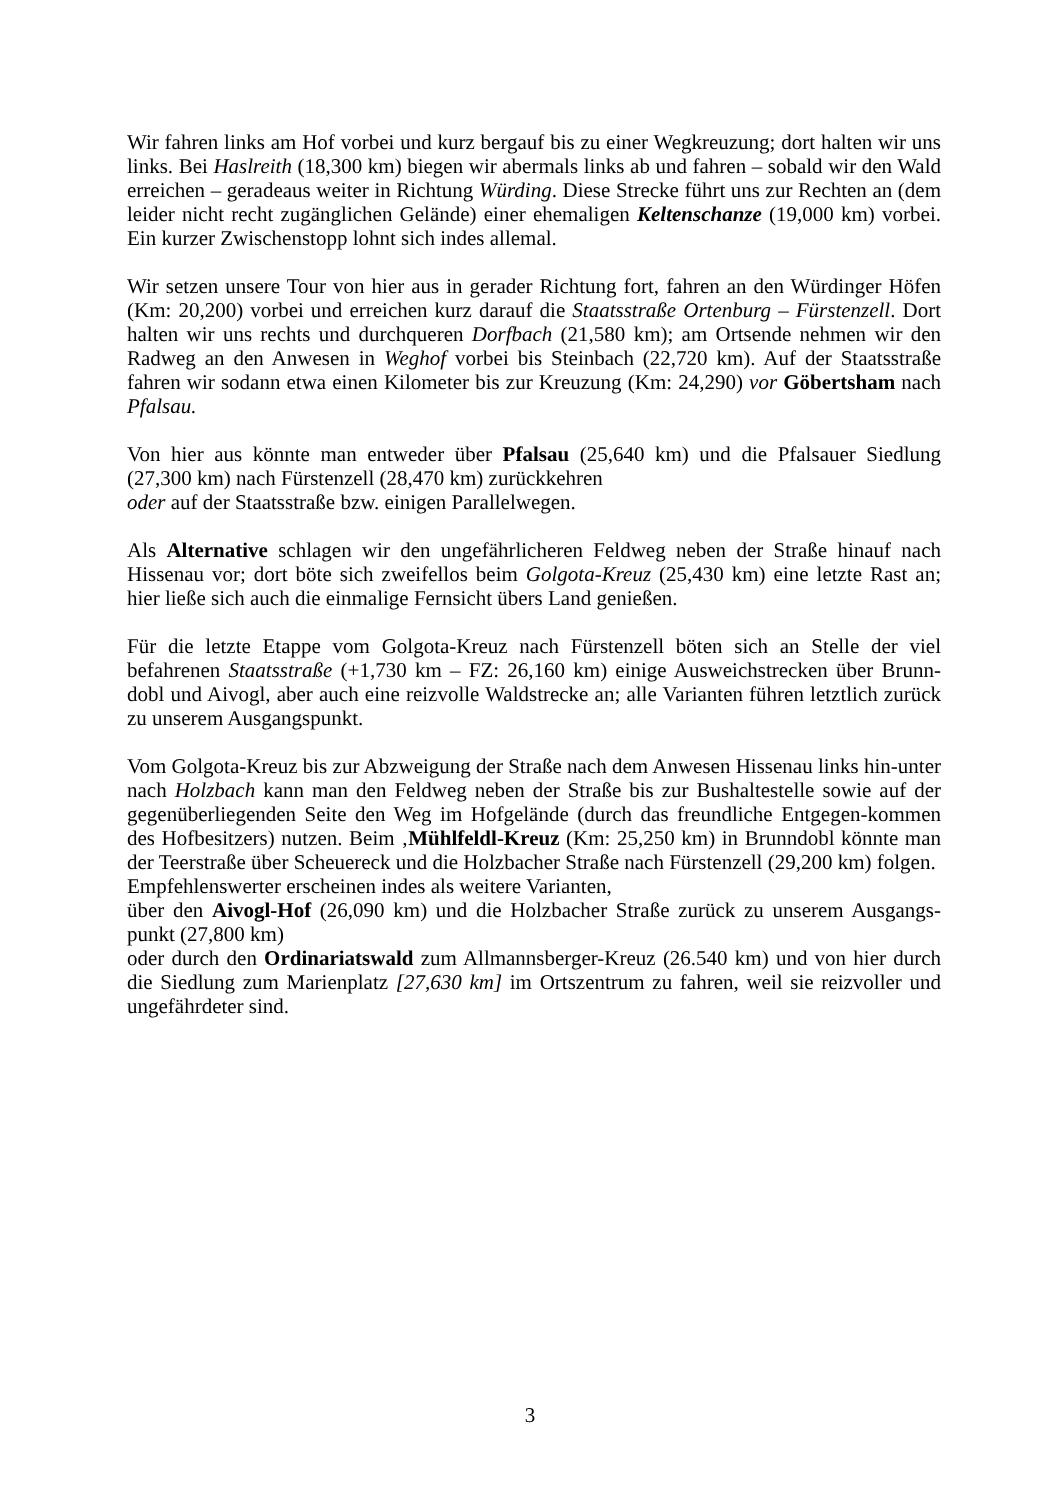Wir fahren links am Hof vorbei und kurz bergauf bis zu einer Wegkreuzung; dort halten wir uns links. Bei Haslreith (18,300 km) biegen wir abermals links ab und fahren – sobald wir den Wald erreichen – geradeaus weiter in Richtung Würding. Diese Strecke führt uns zur Rechten an (dem leider nicht recht zugänglichen Gelände) einer ehemaligen Keltenschanze (19,000 km) vorbei. Ein kurzer Zwischenstopp lohnt sich indes allemal.
Wir setzen unsere Tour von hier aus in gerader Richtung fort, fahren an den Würdinger Höfen (Km: 20,200) vorbei und erreichen kurz darauf die Staatsstraße Ortenburg – Fürstenzell. Dort halten wir uns rechts und durchqueren Dorfbach (21,580 km); am Ortsende nehmen wir den Radweg an den Anwesen in Weghof vorbei bis Steinbach (22,720 km). Auf der Staatsstraße fahren wir sodann etwa einen Kilometer bis zur Kreuzung (Km: 24,290) vor Göbertsham nach Pfalsau.
Von hier aus könnte man entweder über Pfalsau (25,640 km) und die Pfalsauer Siedlung (27,300 km) nach Fürstenzell (28,470 km) zurückkehren
oder auf der Staatsstraße bzw. einigen Parallelwegen.
Als Alternative schlagen wir den ungefährlicheren Feldweg neben der Straße hinauf nach Hissenau vor; dort böte sich zweifellos beim Golgota-Kreuz (25,430 km) eine letzte Rast an; hier ließe sich auch die einmalige Fernsicht übers Land genießen.
Für die letzte Etappe vom Golgota-Kreuz nach Fürstenzell böten sich an Stelle der viel befahrenen Staatsstraße (+1,730 km – FZ: 26,160 km) einige Ausweichstrecken über Brunn-dobl und Aivogl, aber auch eine reizvolle Waldstrecke an; alle Varianten führen letztlich zurück zu unserem Ausgangspunkt.
Vom Golgota-Kreuz bis zur Abzweigung der Straße nach dem Anwesen Hissenau links hin-unter nach Holzbach kann man den Feldweg neben der Straße bis zur Bushaltestelle sowie auf der gegenüberliegenden Seite den Weg im Hofgelände (durch das freundliche Entgegen-kommen des Hofbesitzers) nutzen. Beim ‚Mühlfeldl-Kreuz (Km: 25,250 km) in Brunndobl könnte man der Teerstraße über Scheuereck und die Holzbacher Straße nach Fürstenzell (29,200 km) folgen.
Empfehlenswerter erscheinen indes als weitere Varianten,
über den Aivogl-Hof (26,090 km) und die Holzbacher Straße zurück zu unserem Ausgangs-punkt (27,800 km)
oder durch den Ordinariatswald zum Allmannsberger-Kreuz (26.540 km) und von hier durch die Siedlung zum Marienplatz [27,630 km] im Ortszentrum zu fahren, weil sie reizvoller und ungefährdeter sind.
3